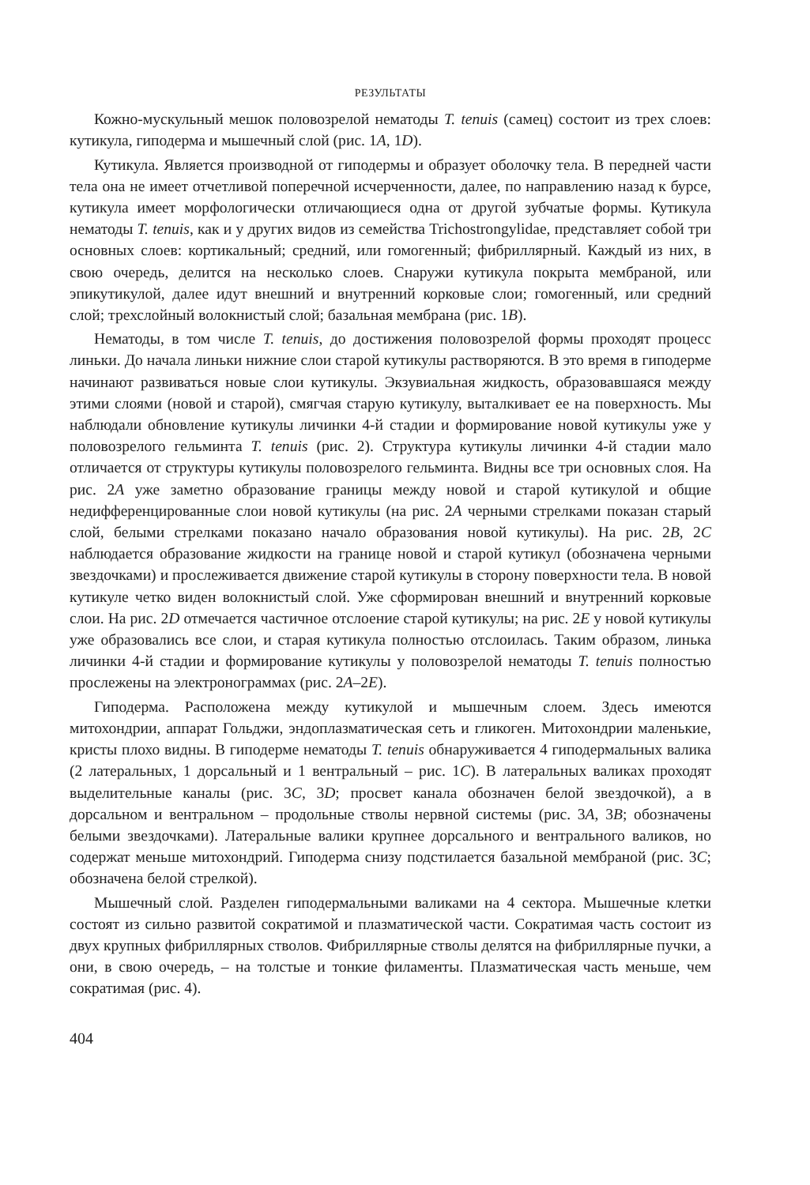РЕЗУЛЬТАТЫ
Кожно-мускульный мешок половозрелой нематоды T. tenuis (самец) состоит из трех слоев: кутикула, гиподерма и мышечный слой (рис. 1A, 1D).
Кутикула. Является производной от гиподермы и образует оболочку тела. В передней части тела она не имеет отчетливой поперечной исчерченности, далее, по направлению назад к бурсе, кутикула имеет морфологически отличающиеся одна от другой зубчатые формы. Кутикула нематоды T. tenuis, как и у других видов из семейства Trichostrongylidae, представляет собой три основных слоев: кортикальный; средний, или гомогенный; фибриллярный. Каждый из них, в свою очередь, делится на несколько слоев. Снаружи кутикула покрыта мембраной, или эпикутикулой, далее идут внешний и внутренний корковые слои; гомогенный, или средний слой; трехслойный волокнистый слой; базальная мембрана (рис. 1B).
Нематоды, в том числе T. tenuis, до достижения половозрелой формы проходят процесс линьки. До начала линьки нижние слои старой кутикулы растворяются. В это время в гиподерме начинают развиваться новые слои кутикулы. Экзувиальная жидкость, образовавшаяся между этими слоями (новой и старой), смягчая старую кутикулу, выталкивает ее на поверхность. Мы наблюдали обновление кутикулы личинки 4-й стадии и формирование новой кутикулы уже у половозрелого гельминта T. tenuis (рис. 2). Структура кутикулы личинки 4-й стадии мало отличается от структуры кутикулы половозрелого гельминта. Видны все три основных слоя. На рис. 2A уже заметно образование границы между новой и старой кутикулой и общие недифференцированные слои новой кутикулы (на рис. 2A черными стрелками показан старый слой, белыми стрелками показано начало образования новой кутикулы). На рис. 2B, 2C наблюдается образование жидкости на границе новой и старой кутикул (обозначена черными звездочками) и прослеживается движение старой кутикулы в сторону поверхности тела. В новой кутикуле четко виден волокнистый слой. Уже сформирован внешний и внутренний корковые слои. На рис. 2D отмечается частичное отслоение старой кутикулы; на рис. 2E у новой кутикулы уже образовались все слои, и старая кутикула полностью отслоилась. Таким образом, линька личинки 4-й стадии и формирование кутикулы у половозрелой нематоды T. tenuis полностью прослежены на электронограммах (рис. 2A–2E).
Гиподерма. Расположена между кутикулой и мышечным слоем. Здесь имеются митохондрии, аппарат Гольджи, эндоплазматическая сеть и гликоген. Митохондрии маленькие, кристы плохо видны. В гиподерме нематоды T. tenuis обнаруживается 4 гиподермальных валика (2 латеральных, 1 дорсальный и 1 вентральный – рис. 1C). В латеральных валиках проходят выделительные каналы (рис. 3C, 3D; просвет канала обозначен белой звездочкой), а в дорсальном и вентральном – продольные стволы нервной системы (рис. 3A, 3B; обозначены белыми звездочками). Латеральные валики крупнее дорсального и вентрального валиков, но содержат меньше митохондрий. Гиподерма снизу подстилается базальной мембраной (рис. 3C; обозначена белой стрелкой).
Мышечный слой. Разделен гиподермальными валиками на 4 сектора. Мышечные клетки состоят из сильно развитой сократимой и плазматической части. Сократимая часть состоит из двух крупных фибриллярных стволов. Фибриллярные стволы делятся на фибриллярные пучки, а они, в свою очередь, – на толстые и тонкие филаменты. Плазматическая часть меньше, чем сократимая (рис. 4).
404